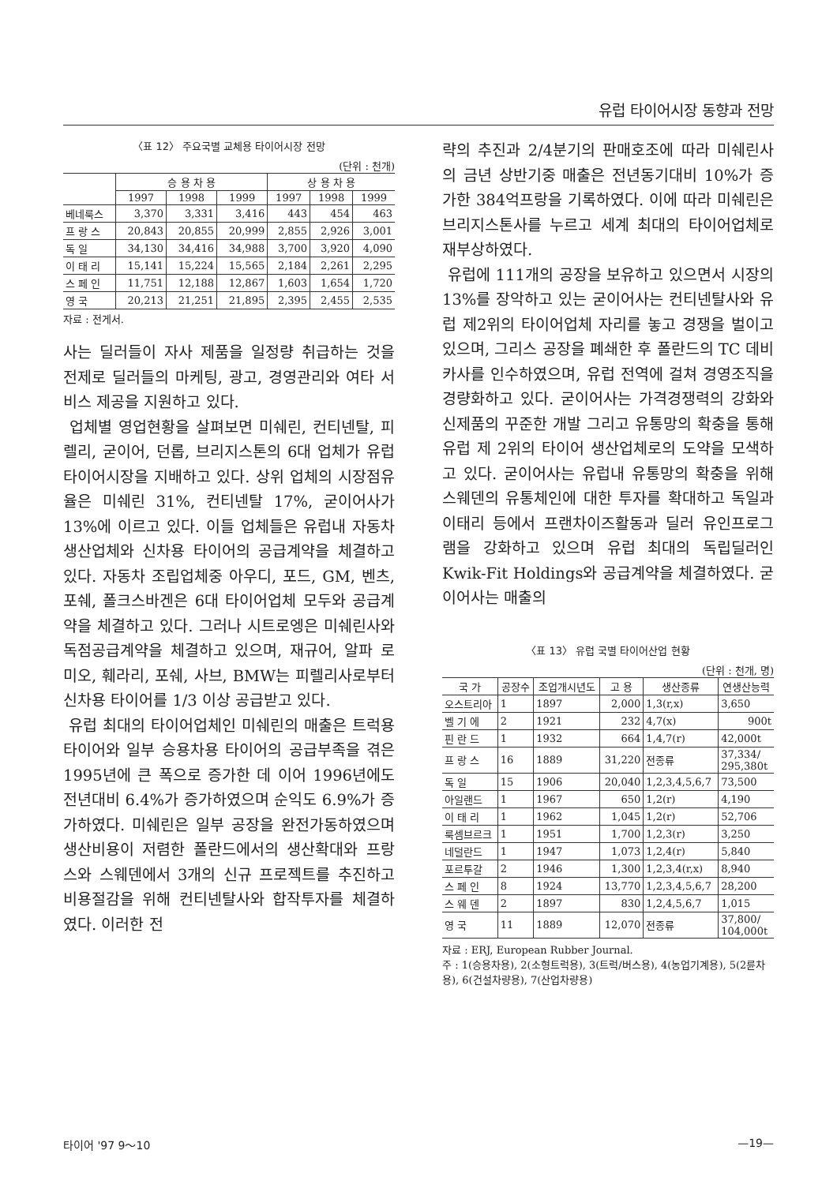유럽 타이어시장 동향과 전망
〈표 12〉 주요국별 교체용 타이어시장 전망
(단위 : 천개)
| | 승 용 차 용 | | | 상 용 차 용 | | |
| --- | --- | --- | --- | --- | --- | --- |
| | 1997 | 1998 | 1999 | 1997 | 1998 | 1999 |
| 베네룩스 | 3,370 | 3,331 | 3,416 | 443 | 454 | 463 |
| 프 랑 스 | 20,843 | 20,855 | 20,999 | 2,855 | 2,926 | 3,001 |
| 독 일 | 34,130 | 34,416 | 34,988 | 3,700 | 3,920 | 4,090 |
| 이 태 리 | 15,141 | 15,224 | 15,565 | 2,184 | 2,261 | 2,295 |
| 스 페 인 | 11,751 | 12,188 | 12,867 | 1,603 | 1,654 | 1,720 |
| 영 국 | 20,213 | 21,251 | 21,895 | 2,395 | 2,455 | 2,535 |
자료 : 전게서.
사는 딜러들이 자사 제품을 일정량 취급하는 것을 전제로 딜러들의 마케팅, 광고, 경영관리와 여타 서비스 제공을 지원하고 있다.
업체별 영업현황을 살펴보면 미쉐린, 컨티넨탈, 피렐리, 굳이어, 던롭, 브리지스톤의 6대 업체가 유럽 타이어시장을 지배하고 있다. 상위 업체의 시장점유율은 미쉐린 31%, 컨티넨탈 17%, 굳이어사가 13%에 이르고 있다. 이들 업체들은 유럽내 자동차 생산업체와 신차용 타이어의 공급계약을 체결하고 있다. 자동차 조립업체중 아우디, 포드, GM, 벤츠, 포쉐, 폴크스바겐은 6대 타이어업체 모두와 공급계약을 체결하고 있다. 그러나 시트로엥은 미쉐린사와 독점공급계약을 체결하고 있으며, 재규어, 알파 로미오, 훼라리, 포쉐, 사브, BMW는 피렐리사로부터 신차용 타이어를 1/3 이상 공급받고 있다.
유럽 최대의 타이어업체인 미쉐린의 매출은 트럭용 타이어와 일부 승용차용 타이어의 공급부족을 겪은 1995년에 큰 폭으로 증가한 데 이어 1996년에도 전년대비 6.4%가 증가하였으며 순익도 6.9%가 증가하였다. 미쉐린은 일부 공장을 완전가동하였으며 생산비용이 저렴한 폴란드에서의 생산확대와 프랑스와 스웨덴에서 3개의 신규 프로젝트를 추진하고 비용절감을 위해 컨티넨탈사와 합작투자를 체결하였다. 이러한 전
략의 추진과 2/4분기의 판매호조에 따라 미쉐린사의 금년 상반기중 매출은 전년동기대비 10%가 증가한 384억프랑을 기록하였다. 이에 따라 미쉐린은 브리지스톤사를 누르고 세계 최대의 타이어업체로 재부상하였다.
유럽에 111개의 공장을 보유하고 있으면서 시장의 13%를 장악하고 있는 굳이어사는 컨티넨탈사와 유럽 제2위의 타이어업체 자리를 놓고 경쟁을 벌이고 있으며, 그리스 공장을 폐쇄한 후 폴란드의 TC 데비카사를 인수하였으며, 유럽 전역에 걸쳐 경영조직을 경량화하고 있다. 굳이어사는 가격경쟁력의 강화와 신제품의 꾸준한 개발 그리고 유통망의 확충을 통해 유럽 제 2위의 타이어 생산업체로의 도약을 모색하고 있다. 굳이어사는 유럽내 유통망의 확충을 위해 스웨덴의 유통체인에 대한 투자를 확대하고 독일과 이태리 등에서 프랜차이즈활동과 딜러 유인프로그램을 강화하고 있으며 유럽 최대의 독립딜러인 Kwik-Fit Holdings와 공급계약을 체결하였다. 굳이어사는 매출의
〈표 13〉 유럽 국별 타이어산업 현황
(단위 : 천개, 명)
| 국 가 | 공장수 | 조업개시년도 | 고 용 | 생산종류 | 연생산능력 |
| --- | --- | --- | --- | --- | --- |
| 오스트리아 | 1 | 1897 | 2,000 | 1,3(r,x) | 3,650 |
| 벨 기 에 | 2 | 1921 | 232 | 4,7(x) | 900t |
| 핀 란 드 | 1 | 1932 | 664 | 1,4,7(r) | 42,000t |
| 프 랑 스 | 16 | 1889 | 31,220 | 전종류 | 37,334/ 295,380t |
| 독 일 | 15 | 1906 | 20,040 | 1,2,3,4,5,6,7 | 73,500 |
| 아일랜드 | 1 | 1967 | 650 | 1,2(r) | 4,190 |
| 이 태 리 | 1 | 1962 | 1,045 | 1,2(r) | 52,706 |
| 룩셈브르크 | 1 | 1951 | 1,700 | 1,2,3(r) | 3,250 |
| 네덜란드 | 1 | 1947 | 1,073 | 1,2,4(r) | 5,840 |
| 포르투갈 | 2 | 1946 | 1,300 | 1,2,3,4(r,x) | 8,940 |
| 스 페 인 | 8 | 1924 | 13,770 | 1,2,3,4,5,6,7 | 28,200 |
| 스 웨 덴 | 2 | 1897 | 830 | 1,2,4,5,6,7 | 1,015 |
| 영 국 | 11 | 1889 | 12,070 | 전종류 | 37,800/ 104,000t |
자료 : ERJ, European Rubber Journal.
주 : 1(승용차용), 2(소형트럭용), 3(트럭/버스용), 4(농업기계용), 5(2륜차용), 6(건설차량용), 7(산업차량용)
타이어 '97 9～10 —19—